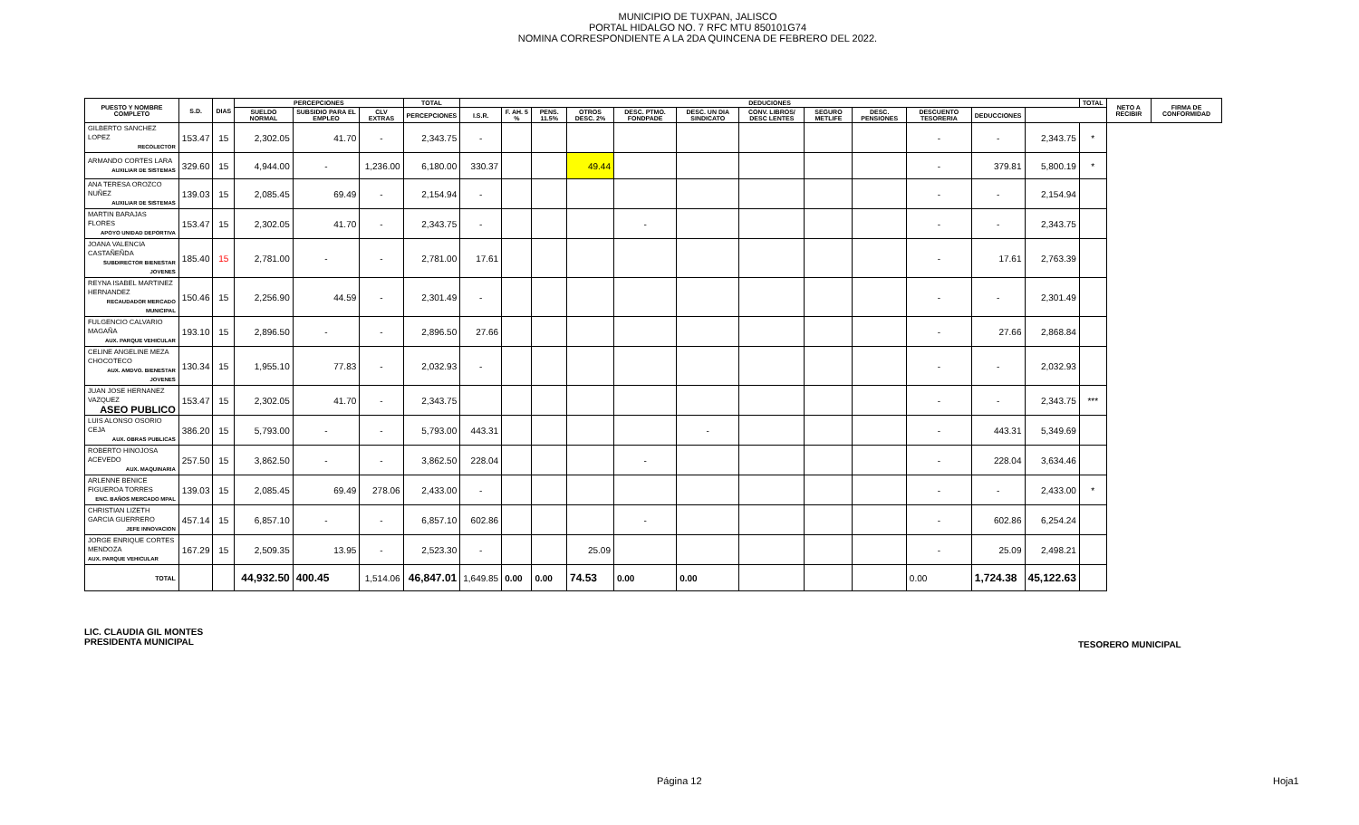MUNICIPIO DE TUXPAN, JALISCO
PORTAL HIDALGO NO. 7 RFC MTU 850101G74
NOMINA CORRESPONDIENTE A LA 2DA QUINCENA DE FEBRERO DEL 2022.
| PUESTO Y NOMBRE COMPLETO | S.D. | DIAS | PERCEPCIONES | | | TOTAL | DEDUCIONES | | | | | | | | | | | | TOTAL | NETO A RECIBIR | FIRMA DE CONFORMIDAD |
| --- | --- | --- | --- | --- | --- | --- | --- | --- | --- | --- | --- | --- | --- | --- | --- | --- | --- | --- | --- | --- | --- |
| | | | SUELDO NORMAL | SUBSIDIO PARA EL EMPLEO | CLV EXTRAS | PERCEPCIONES | I.S.R. | F. AH. 5 % | PENS. 11.5% | OTROS DESC. 2% | DESC. PTMO. FONDPADE | DESC. UN DIA SINDICATO | CONV. LIBROS/ DESC LENTES | SEGURO METLIFE | DESC. PENSIONES | DESCUENTO TESORERIA | DEDUCCIONES | | | | |
| GILBERTO SANCHEZ LOPEZ RECOLECTOR | 153.47 | 15 | 2,302.05 | 41.70 | - | 2,343.75 | - | | | | | | | | | - | - | 2,343.75 | * | | |
| ARMANDO CORTES LARA AUXILIAR DE SISTEMAS | 329.60 | 15 | 4,944.00 | - | 1,236.00 | 6,180.00 | 330.37 | | | 49.44 | | | | | | - | 379.81 | 5,800.19 | * | | |
| ANA TERESA OROZCO NUÑEZ AUXILIAR DE SISTEMAS | 139.03 | 15 | 2,085.45 | 69.49 | - | 2,154.94 | - | | | | | | | | | - | - | 2,154.94 | | | |
| MARTIN BARAJAS FLORES APOYO UNIDAD DEPORTIVA | 153.47 | 15 | 2,302.05 | 41.70 | - | 2,343.75 | - | | | | - | | | | | - | - | 2,343.75 | | | |
| JOANA VALENCIA CASTAÑEÑDA SUBDIRECTOR BIENESTAR JOVENES | 185.40 | 15 | 2,781.00 | - | - | 2,781.00 | 17.61 | | | | | | | | | - | 17.61 | 2,763.39 | | | |
| REYNA ISABEL MARTINEZ HERNANDEZ RECAUDADOR MERCADO MUNICIPAL | 150.46 | 15 | 2,256.90 | 44.59 | - | 2,301.49 | - | | | | | | | | | - | - | 2,301.49 | | | |
| FULGENCIO CALVARIO MAGAÑA AUX. PARQUE VEHICULAR | 193.10 | 15 | 2,896.50 | - | - | 2,896.50 | 27.66 | | | | | | | | | - | 27.66 | 2,868.84 | | | |
| CELINE ANGELINE MEZA CHOCOTECO AUX. AMDVO. BIENESTAR JOVENES | 130.34 | 15 | 1,955.10 | 77.83 | - | 2,032.93 | - | | | | | | | | | - | - | 2,032.93 | | | |
| JUAN JOSE HERNANEZ VAZQUEZ ASEO PUBLICO | 153.47 | 15 | 2,302.05 | 41.70 | - | 2,343.75 | | | | | | | | | | - | - | 2,343.75 | *** | | |
| LUIS ALONSO OSORIO CEJA AUX. OBRAS PUBLICAS | 386.20 | 15 | 5,793.00 | - | - | 5,793.00 | 443.31 | | | | | - | | | | - | 443.31 | 5,349.69 | | | |
| ROBERTO HINOJOSA ACEVEDO AUX. MAQUINARIA | 257.50 | 15 | 3,862.50 | - | - | 3,862.50 | 228.04 | | | | - | | | | | - | 228.04 | 3,634.46 | | | |
| ARLENNE BENICE FIGUEROA TORRES ENC. BAÑOS MERCADO MPAL | 139.03 | 15 | 2,085.45 | 69.49 | 278.06 | 2,433.00 | - | | | | | | | | | - | - | 2,433.00 | * | | |
| CHRISTIAN LIZETH GARCIA GUERRERO JEFE INNOVACION | 457.14 | 15 | 6,857.10 | - | - | 6,857.10 | 602.86 | | | | - | | | | | - | 602.86 | 6,254.24 | | | |
| JORGE ENRIQUE CORTES MENDOZA AUX. PARQUE VEHICULAR | 167.29 | 15 | 2,509.35 | 13.95 | - | 2,523.30 | - | | | 25.09 | | | | | | - | 25.09 | 2,498.21 | | | |
| TOTAL | | | 44,932.50 | 400.45 | 1,514.06 | 46,847.01 | 1,649.85 | 0.00 | 0.00 | 74.53 | 0.00 | 0.00 | | | | 0.00 | 1,724.38 | 45,122.63 | | | |
LIC. CLAUDIA GIL MONTES
PRESIDENTA MUNICIPAL
TESORERO MUNICIPAL
Página 12 Hoja1